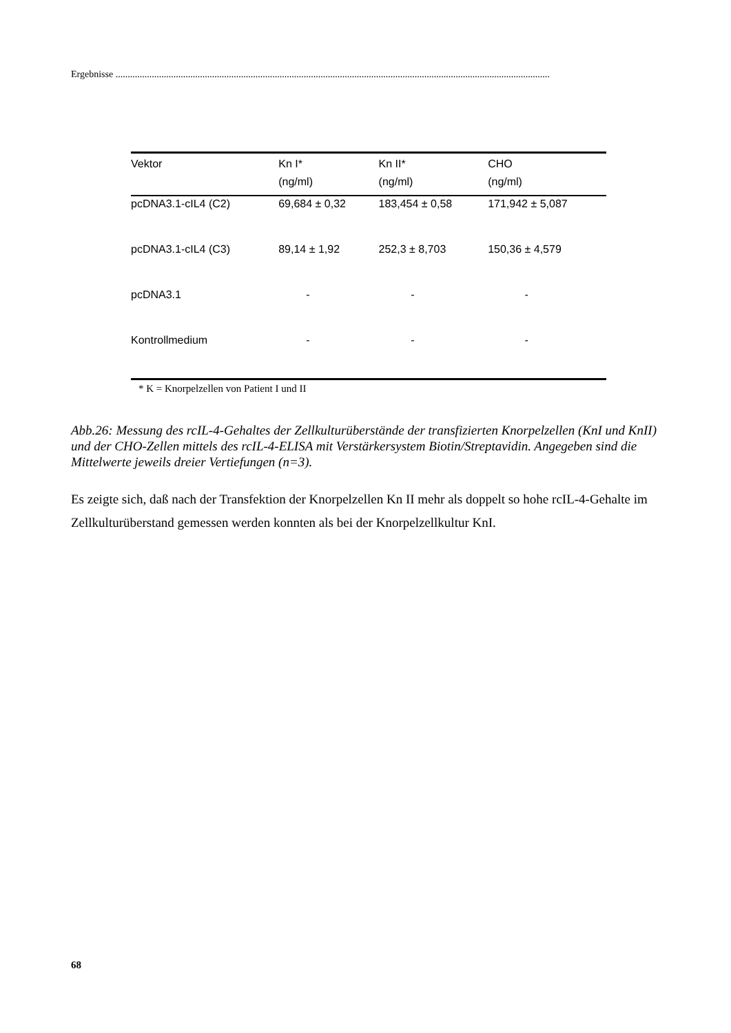Ergebnisse ....................................................................................................................................................................................
| Vektor | Kn I* | Kn II* | CHO |
| --- | --- | --- | --- |
| | (ng/ml) | (ng/ml) | (ng/ml) |
| pcDNA3.1-cIL4 (C2) | 69,684 ± 0,32 | 183,454 ± 0,58 | 171,942 ± 5,087 |
| pcDNA3.1-cIL4 (C3) | 89,14 ± 1,92 | 252,3 ± 8,703 | 150,36 ± 4,579 |
| pcDNA3.1 | - | - | - |
| Kontrollmedium | - | - | - |
* K = Knorpelzellen von Patient I und II
Abb.26: Messung des rcIL-4-Gehaltes der Zellkulturüberstände der transfizierten Knorpelzellen (KnI und KnII) und der CHO-Zellen mittels des rcIL-4-ELISA mit Verstärkersystem Biotin/Streptavidin. Angegeben sind die Mittelwerte jeweils dreier Vertiefungen (n=3).
Es zeigte sich, daß nach der Transfektion der Knorpelzellen Kn II mehr als doppelt so hohe rcIL-4-Gehalte im Zellkulturüberstand gemessen werden konnten als bei der Knorpelzellkultur KnI.
68